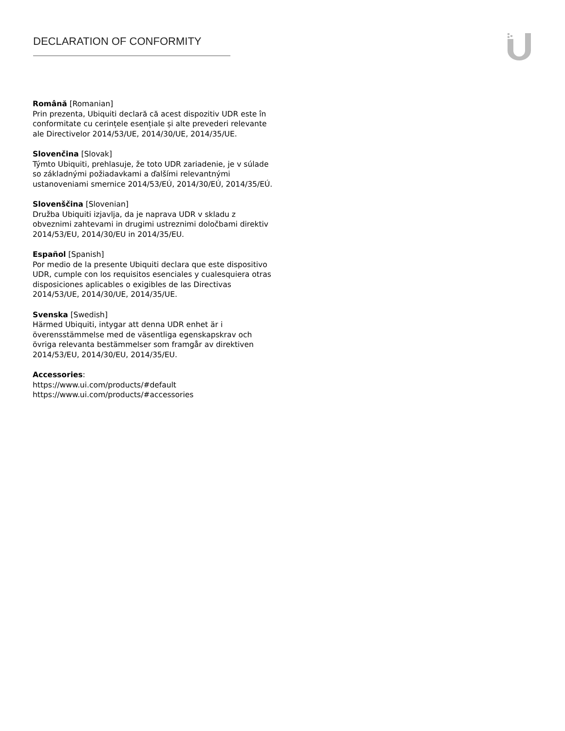DECLARATION OF CONFORMITY
Română [Romanian]
Prin prezenta, Ubiquiti declară că acest dispozitiv UDR este în conformitate cu cerințele esențiale și alte prevederi relevante ale Directivelor 2014/53/UE, 2014/30/UE, 2014/35/UE.
Slovenčina [Slovak]
Týmto Ubiquiti, prehlasuje, že toto UDR zariadenie, je v súlade so základnými požiadavkami a ďalšími relevantnými ustanoveniami smernice 2014/53/EÚ, 2014/30/EÚ, 2014/35/EÚ.
Slovenščina [Slovenian]
Družba Ubiquiti izjavlja, da je naprava UDR v skladu z obveznimi zahtevami in drugimi ustreznimi določbami direktiv 2014/53/EU, 2014/30/EU in 2014/35/EU.
Español [Spanish]
Por medio de la presente Ubiquiti declara que este dispositivo UDR, cumple con los requisitos esenciales y cualesquiera otras disposiciones aplicables o exigibles de las Directivas 2014/53/UE, 2014/30/UE, 2014/35/UE.
Svenska [Swedish]
Härmed Ubiquiti, intygar att denna UDR enhet är i överensstämmelse med de väsentliga egenskapskrav och övriga relevanta bestämmelser som framgår av direktiven 2014/53/EU, 2014/30/EU, 2014/35/EU.
Accessories:
https://www.ui.com/products/#default
https://www.ui.com/products/#accessories